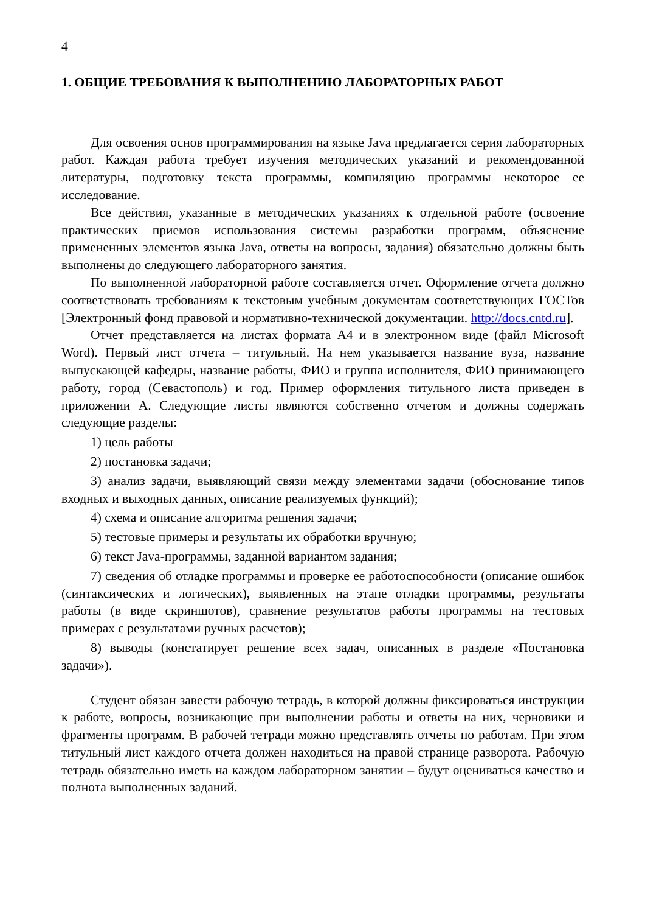4
1. ОБЩИЕ ТРЕБОВАНИЯ К ВЫПОЛНЕНИЮ ЛАБОРАТОРНЫХ РАБОТ
Для освоения основ программирования на языке Java предлагается серия лабораторных работ. Каждая работа требует изучения методических указаний и рекомендованной литературы, подготовку текста программы, компиляцию программы некоторое ее исследование.
Все действия, указанные в методических указаниях к отдельной работе (освоение практических приемов использования системы разработки программ, объяснение примененных элементов языка Java, ответы на вопросы, задания) обязательно должны быть выполнены до следующего лабораторного занятия.
По выполненной лабораторной работе составляется отчет. Оформление отчета должно соответствовать требованиям к текстовым учебным документам соответствующих ГОСТов [Электронный фонд правовой и нормативно-технической документации. http://docs.cntd.ru].
Отчет представляется на листах формата А4 и в электронном виде (файл Microsoft Word). Первый лист отчета – титульный. На нем указывается название вуза, название выпускающей кафедры, название работы, ФИО и группа исполнителя, ФИО принимающего работу, город (Севастополь) и год. Пример оформления титульного листа приведен в приложении А. Следующие листы являются собственно отчетом и должны содержать следующие разделы:
1) цель работы
2) постановка задачи;
3) анализ задачи, выявляющий связи между элементами задачи (обоснование типов входных и выходных данных, описание реализуемых функций);
4) схема и описание алгоритма решения задачи;
5) тестовые примеры и результаты их обработки вручную;
6) текст Java-программы, заданной вариантом задания;
7) сведения об отладке программы и проверке ее работоспособности (описание ошибок (синтаксических и логических), выявленных на этапе отладки программы, результаты работы (в виде скриншотов), сравнение результатов работы программы на тестовых примерах с результатами ручных расчетов);
8) выводы (констатирует решение всех задач, описанных в разделе «Постановка задачи»).
Студент обязан завести рабочую тетрадь, в которой должны фиксироваться инструкции к работе, вопросы, возникающие при выполнении работы и ответы на них, черновики и фрагменты программ. В рабочей тетради можно представлять отчеты по работам. При этом титульный лист каждого отчета должен находиться на правой странице разворота. Рабочую тетрадь обязательно иметь на каждом лабораторном занятии – будут оцениваться качество и полнота выполненных заданий.